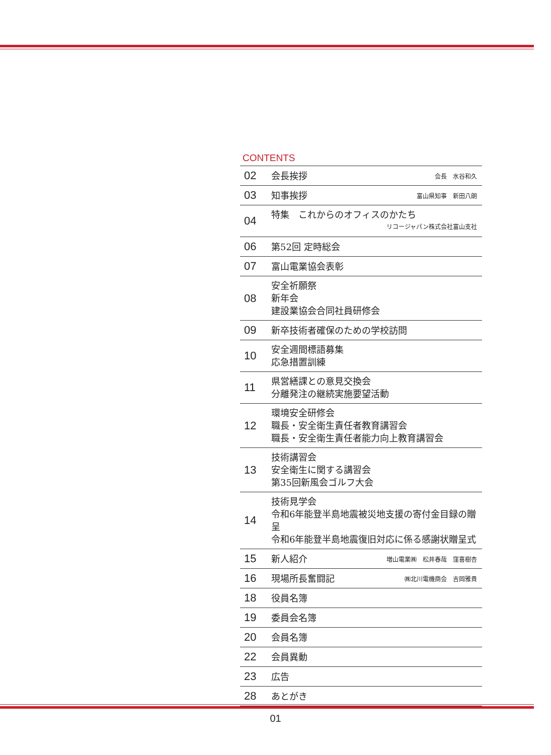CONTENTS
| 02 | 会長挨拶 | 会長 水谷和久 |
| 03 | 知事挨拶 | 富山県知事 新田八朗 |
| 04 | 特集 これからのオフィスのかたち リコージャパン株式会社富山支社 | |
| 06 | 第52回 定時総会 | |
| 07 | 富山電業協会表彰 | |
| 08 | 安全祈願祭 新年会 建設業協会合同社員研修会 | |
| 09 | 新卒技術者確保のための学校訪問 | |
| 10 | 安全週間標語募集 応急措置訓練 | |
| 11 | 県営繕課との意見交換会 分離発注の継続実施要望活動 | |
| 12 | 環境安全研修会 職長・安全衛生責任者教育講習会 職長・安全衛生責任者能力向上教育講習会 | |
| 13 | 技術講習会 安全衛生に関する講習会 第35回新風会ゴルフ大会 | |
| 14 | 技術見学会 令和6年能登半島地震被災地支援の寄付金目録の贈呈 令和6年能登半島地震復旧対応に係る感謝状贈呈式 | |
| 15 | 新人紹介 | 増山電業㈱ 松井春哉 窪喜樹杏 |
| 16 | 現場所長奮闘記 | ㈱北川電機商会 吉岡雅貴 |
| 18 | 役員名簿 | |
| 19 | 委員会名簿 | |
| 20 | 会員名簿 | |
| 22 | 会員異動 | |
| 23 | 広告 | |
| 28 | あとがき | |
01